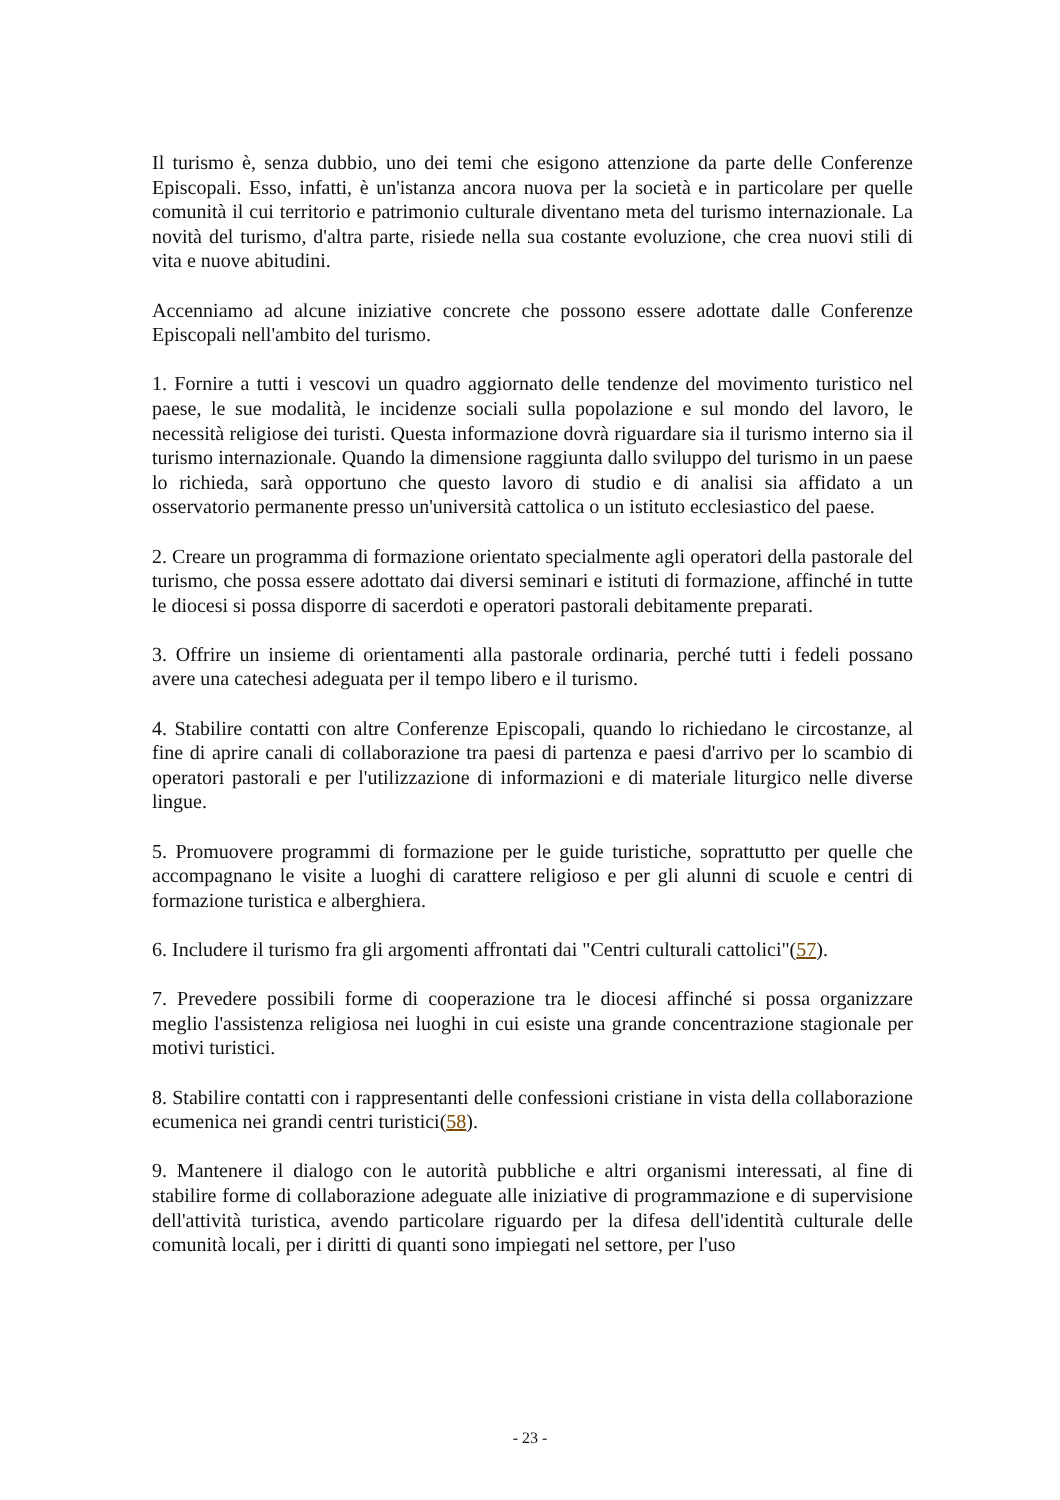Il turismo è, senza dubbio, uno dei temi che esigono attenzione da parte delle Conferenze Episcopali. Esso, infatti, è un'istanza ancora nuova per la società e in particolare per quelle comunità il cui territorio e patrimonio culturale diventano meta del turismo internazionale. La novità del turismo, d'altra parte, risiede nella sua costante evoluzione, che crea nuovi stili di vita e nuove abitudini.
Accenniamo ad alcune iniziative concrete che possono essere adottate dalle Conferenze Episcopali nell'ambito del turismo.
1. Fornire a tutti i vescovi un quadro aggiornato delle tendenze del movimento turistico nel paese, le sue modalità, le incidenze sociali sulla popolazione e sul mondo del lavoro, le necessità religiose dei turisti. Questa informazione dovrà riguardare sia il turismo interno sia il turismo internazionale. Quando la dimensione raggiunta dallo sviluppo del turismo in un paese lo richieda, sarà opportuno che questo lavoro di studio e di analisi sia affidato a un osservatorio permanente presso un'università cattolica o un istituto ecclesiastico del paese.
2. Creare un programma di formazione orientato specialmente agli operatori della pastorale del turismo, che possa essere adottato dai diversi seminari e istituti di formazione, affinché in tutte le diocesi si possa disporre di sacerdoti e operatori pastorali debitamente preparati.
3. Offrire un insieme di orientamenti alla pastorale ordinaria, perché tutti i fedeli possano avere una catechesi adeguata per il tempo libero e il turismo.
4. Stabilire contatti con altre Conferenze Episcopali, quando lo richiedano le circostanze, al fine di aprire canali di collaborazione tra paesi di partenza e paesi d'arrivo per lo scambio di operatori pastorali e per l'utilizzazione di informazioni e di materiale liturgico nelle diverse lingue.
5. Promuovere programmi di formazione per le guide turistiche, soprattutto per quelle che accompagnano le visite a luoghi di carattere religioso e per gli alunni di scuole e centri di formazione turistica e alberghiera.
6. Includere il turismo fra gli argomenti affrontati dai "Centri culturali cattolici"(57).
7. Prevedere possibili forme di cooperazione tra le diocesi affinché si possa organizzare meglio l'assistenza religiosa nei luoghi in cui esiste una grande concentrazione stagionale per motivi turistici.
8. Stabilire contatti con i rappresentanti delle confessioni cristiane in vista della collaborazione ecumenica nei grandi centri turistici(58).
9. Mantenere il dialogo con le autorità pubbliche e altri organismi interessati, al fine di stabilire forme di collaborazione adeguate alle iniziative di programmazione e di supervisione dell'attività turistica, avendo particolare riguardo per la difesa dell'identità culturale delle comunità locali, per i diritti di quanti sono impiegati nel settore, per l'uso
- 23 -